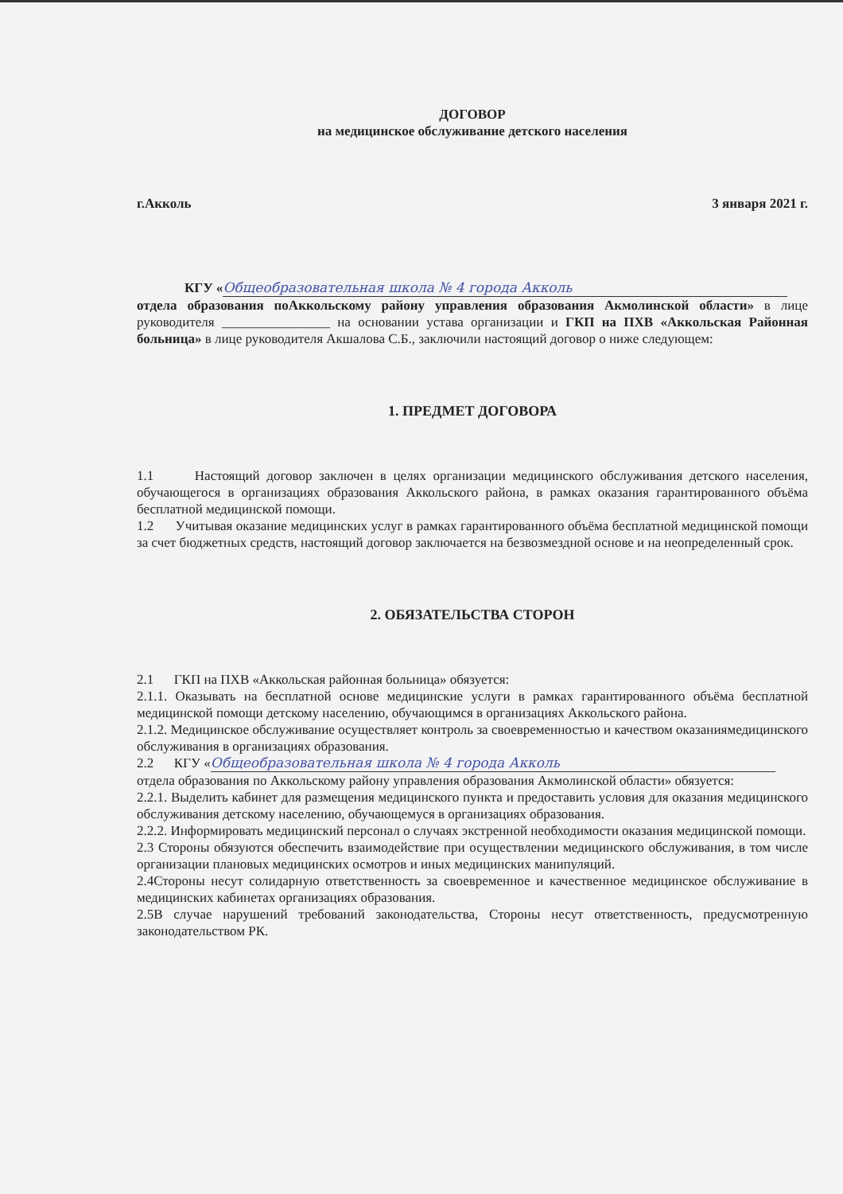ДОГОВОР
на медицинское обслуживание детского населения
г.Акколь 3 января 2021 г.
КГУ « Общеобразовательная школа № 4 города Акколь
отдела образования поАккольскому району управления образования Акмолинской области» в лице руководителя ________________ на основании устава организации и ГКП на ПХВ «Аккольская Районная больница» в лице руководителя Акшалова С.Б., заключили настоящий договор о ниже следующем:
1. ПРЕДМЕТ ДОГОВОРА
1.1 Настоящий договор заключен в целях организации медицинского обслуживания детского населения, обучающегося в организациях образования Аккольского района, в рамках оказания гарантированного объёма бесплатной медицинской помощи.
1.2 Учитывая оказание медицинских услуг в рамках гарантированного объёма бесплатной медицинской помощи за счет бюджетных средств, настоящий договор заключается на безвозмездной основе и на неопределенный срок.
2. ОБЯЗАТЕЛЬСТВА СТОРОН
2.1 ГКП на ПХВ «Аккольская районная больница» обязуется:
2.1.1. Оказывать на бесплатной основе медицинские услуги в рамках гарантированного объёма бесплатной медицинской помощи детскому населению, обучающимся в организациях Аккольского района.
2.1.2. Медицинское обслуживание осуществляет контроль за своевременностью и качеством оказаниямедицинского обслуживания в организациях образования.
2.2 КГУ « Общеобразовательная школа № 4 города Акколь
отдела образования по Аккольскому району управления образования Акмолинской области» обязуется:
2.2.1. Выделить кабинет для размещения медицинского пункта и предоставить условия для оказания медицинского обслуживания детскому населению, обучающемуся в организациях образования.
2.2.2. Информировать медицинский персонал о случаях экстренной необходимости оказания медицинской помощи.
2.3 Стороны обязуются обеспечить взаимодействие при осуществлении медицинского обслуживания, в том числе организации плановых медицинских осмотров и иных медицинских манипуляций.
2.4Стороны несут солидарную ответственность за своевременное и качественное медицинское обслуживание в медицинских кабинетах организациях образования.
2.5В случае нарушений требований законодательства, Стороны несут ответственность, предусмотренную законодательством РК.